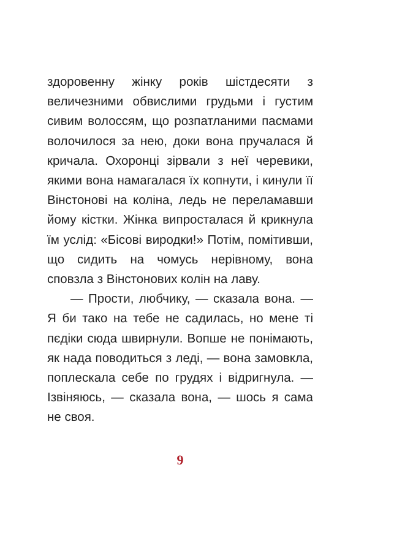здоровенну жінку років шістдесяти з величезними обвислими грудьми і густим сивим волоссям, що розпатланими пасмами волочилося за нею, доки вона пручалася й кричала. Охоронці зірвали з неї черевики, якими вона намагалася їх копнути, і кинули її Вінстонові на коліна, ледь не переламавши йому кістки. Жінка випросталася й крикнула їм услід: «Бісові виродки!» Потім, помітивши, що сидить на чомусь нерівному, вона сповзла з Вінстонових колін на лаву.
— Прости, любчику, — сказала вона. — Я би тако на тебе не садилась, но мене ті пєдіки сюда швирнули. Вопше не понімають, як нада поводиться з леді, — вона замовкла, поплескала себе по грудях і відригнула. — Ізвіняюсь, — сказала вона, — шось я сама не своя.
9